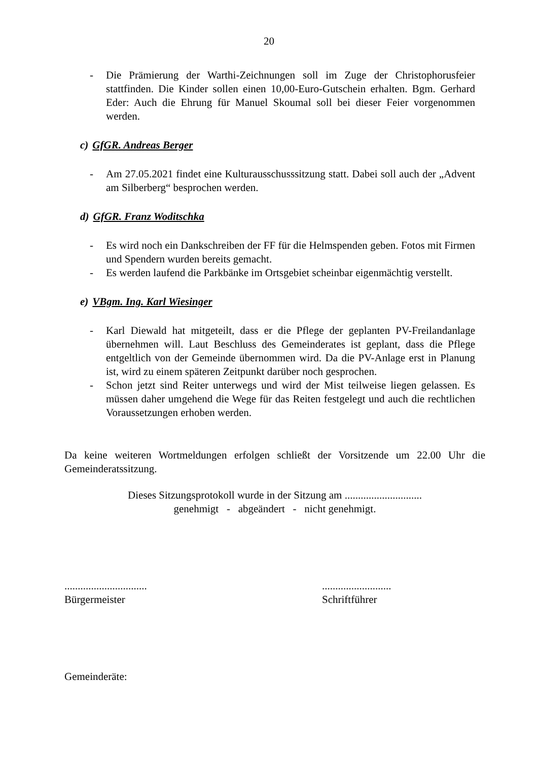20
- Die Prämierung der Warthi-Zeichnungen soll im Zuge der Christophorusfeier stattfinden. Die Kinder sollen einen 10,00-Euro-Gutschein erhalten. Bgm. Gerhard Eder: Auch die Ehrung für Manuel Skoumal soll bei dieser Feier vorgenommen werden.
c) GfGR. Andreas Berger
- Am 27.05.2021 findet eine Kulturausschusssitzung statt. Dabei soll auch der „Advent am Silberberg“ besprochen werden.
d) GfGR. Franz Woditschka
- Es wird noch ein Dankschreiben der FF für die Helmspenden geben. Fotos mit Firmen und Spendern wurden bereits gemacht.
- Es werden laufend die Parkbänke im Ortsgebiet scheinbar eigenmächtig verstellt.
e) VBgm. Ing. Karl Wiesinger
- Karl Diewald hat mitgeteilt, dass er die Pflege der geplanten PV-Freilandanlage übernehmen will. Laut Beschluss des Gemeinderates ist geplant, dass die Pflege entgeltlich von der Gemeinde übernommen wird. Da die PV-Anlage erst in Planung ist, wird zu einem späteren Zeitpunkt darüber noch gesprochen.
- Schon jetzt sind Reiter unterwegs und wird der Mist teilweise liegen gelassen. Es müssen daher umgehend die Wege für das Reiten festgelegt und auch die rechtlichen Voraussetzungen erhoben werden.
Da keine weiteren Wortmeldungen erfolgen schließt der Vorsitzende um 22.00 Uhr die Gemeinderatssitzung.
Dieses Sitzungsprotokoll wurde in der Sitzung am .............................
genehmigt - abgeändert - nicht genehmigt.
...............................
Bürgermeister
..........................
Schriftführer
Gemeinderäte: